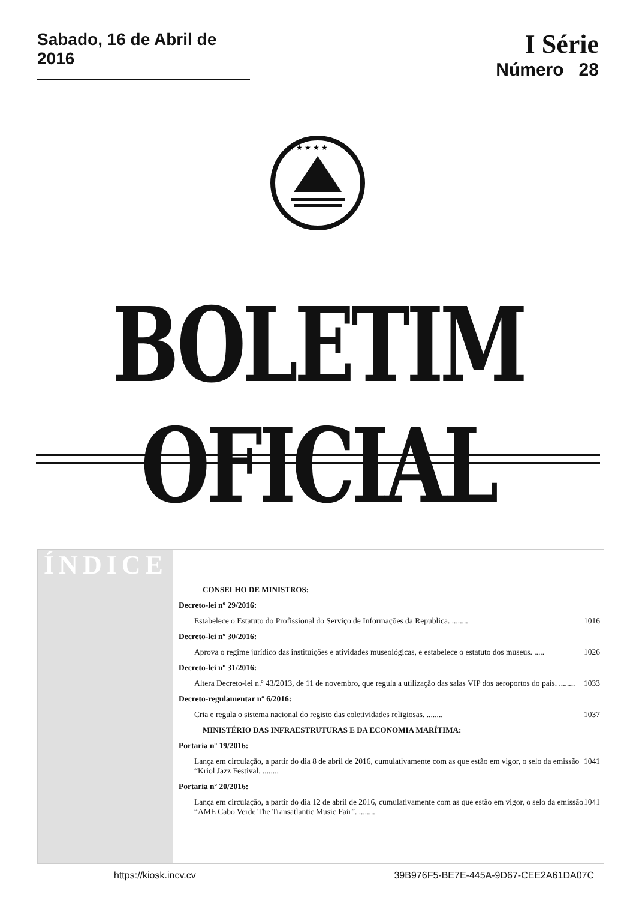Sabado, 16 de Abril de 2016
I Série
Número 28
★ ★ ★ ★ ★
BOLETIM OFICIAL
ÍNDICE
CONSELHO DE MINISTROS:
Decreto-lei nº 29/2016:
Estabelece o Estatuto do Profissional do Serviço de Informações da Republica. ........ 1016
Decreto-lei nº 30/2016:
Aprova o regime jurídico das instituições e atividades museológicas, e estabelece o estatuto dos museus. ..... 1026
Decreto-lei nº 31/2016:
Altera Decreto-lei n.º 43/2013, de 11 de novembro, que regula a utilização das salas VIP dos aeroportos do país. ........ 1033
Decreto-regulamentar nº 6/2016:
Cria e regula o sistema nacional do registo das coletividades religiosas. ........ 1037
MINISTÉRIO DAS INFRAESTRUTURAS E DA ECONOMIA MARÍTIMA:
Portaria nº 19/2016:
Lança em circulação, a partir do dia 8 de abril de 2016, cumulativamente com as que estão em vigor, o selo da emissão “Kriol Jazz Festival. ........ 1041
Portaria nº 20/2016:
Lança em circulação, a partir do dia 12 de abril de 2016, cumulativamente com as que estão em vigor, o selo da emissão “AME Cabo Verde The Transatlantic Music Fair”. ........ 1041
https://kiosk.incv.cv 39B976F5-BE7E-445A-9D67-CEE2A61DA07C